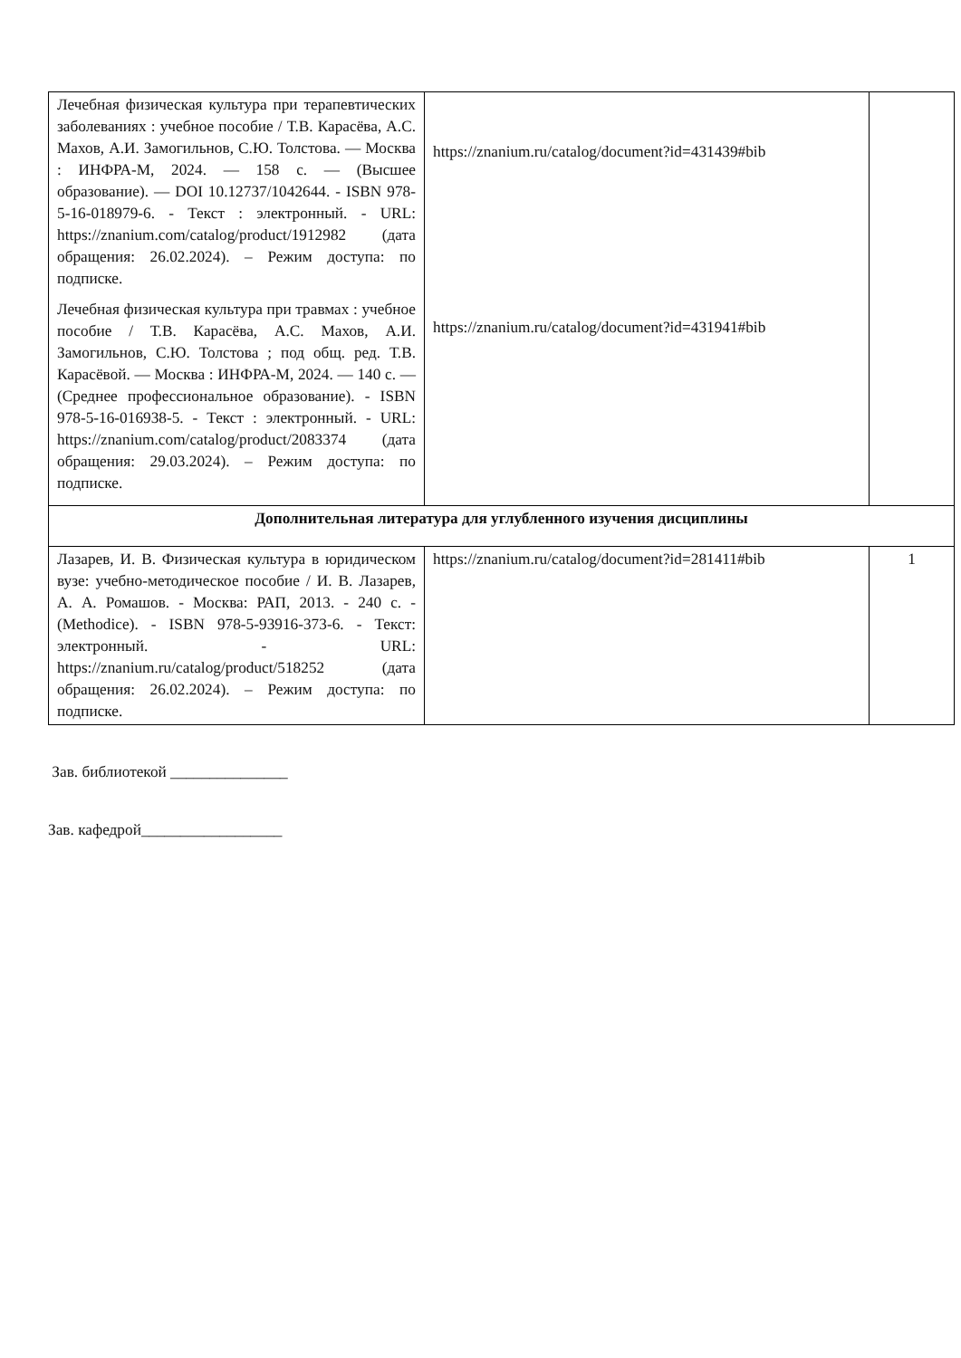| Лечебная физическая культура при терапевтических заболеваниях : учебное пособие / Т.В. Карасёва, А.С. Махов, А.И. Замогильнов, С.Ю. Толстова. — Москва : ИНФРА-М, 2024. — 158 с. — (Высшее образование). — DOI 10.12737/1042644. - ISBN 978-5-16-018979-6. - Текст : электронный. - URL: https://znanium.com/catalog/product/1912982 (дата обращения: 26.02.2024). – Режим доступа: по подписке. Лечебная физическая культура при травмах : учебное пособие / Т.В. Карасёва, А.С. Махов, А.И. Замогильнов, С.Ю. Толстова ; под общ. ред. Т.В. Карасёвой. — Москва : ИНФРА-М, 2024. — 140 с. — (Среднее профессиональное образование). - ISBN 978-5-16-016938-5. - Текст : электронный. - URL: https://znanium.com/catalog/product/2083374 (дата обращения: 29.03.2024). – Режим доступа: по подписке. | https://znanium.ru/catalog/document?id=431439#bib https://znanium.ru/catalog/document?id=431941#bib | |
| Дополнительная литература для углубленного изучения дисциплины | | |
| Лазарев, И. В. Физическая культура в юридическом вузе: учебно-методическое пособие / И. В. Лазарев, А. А. Ромашов. - Москва: РАП, 2013. - 240 с. - (Methodice). - ISBN 978-5-93916-373-6. - Текст: электронный. - URL: https://znanium.ru/catalog/product/518252 (дата обращения: 26.02.2024). – Режим доступа: по подписке. | https://znanium.ru/catalog/document?id=281411#bib | 1 |
Зав. библиотекой _______________
Зав. кафедрой__________________